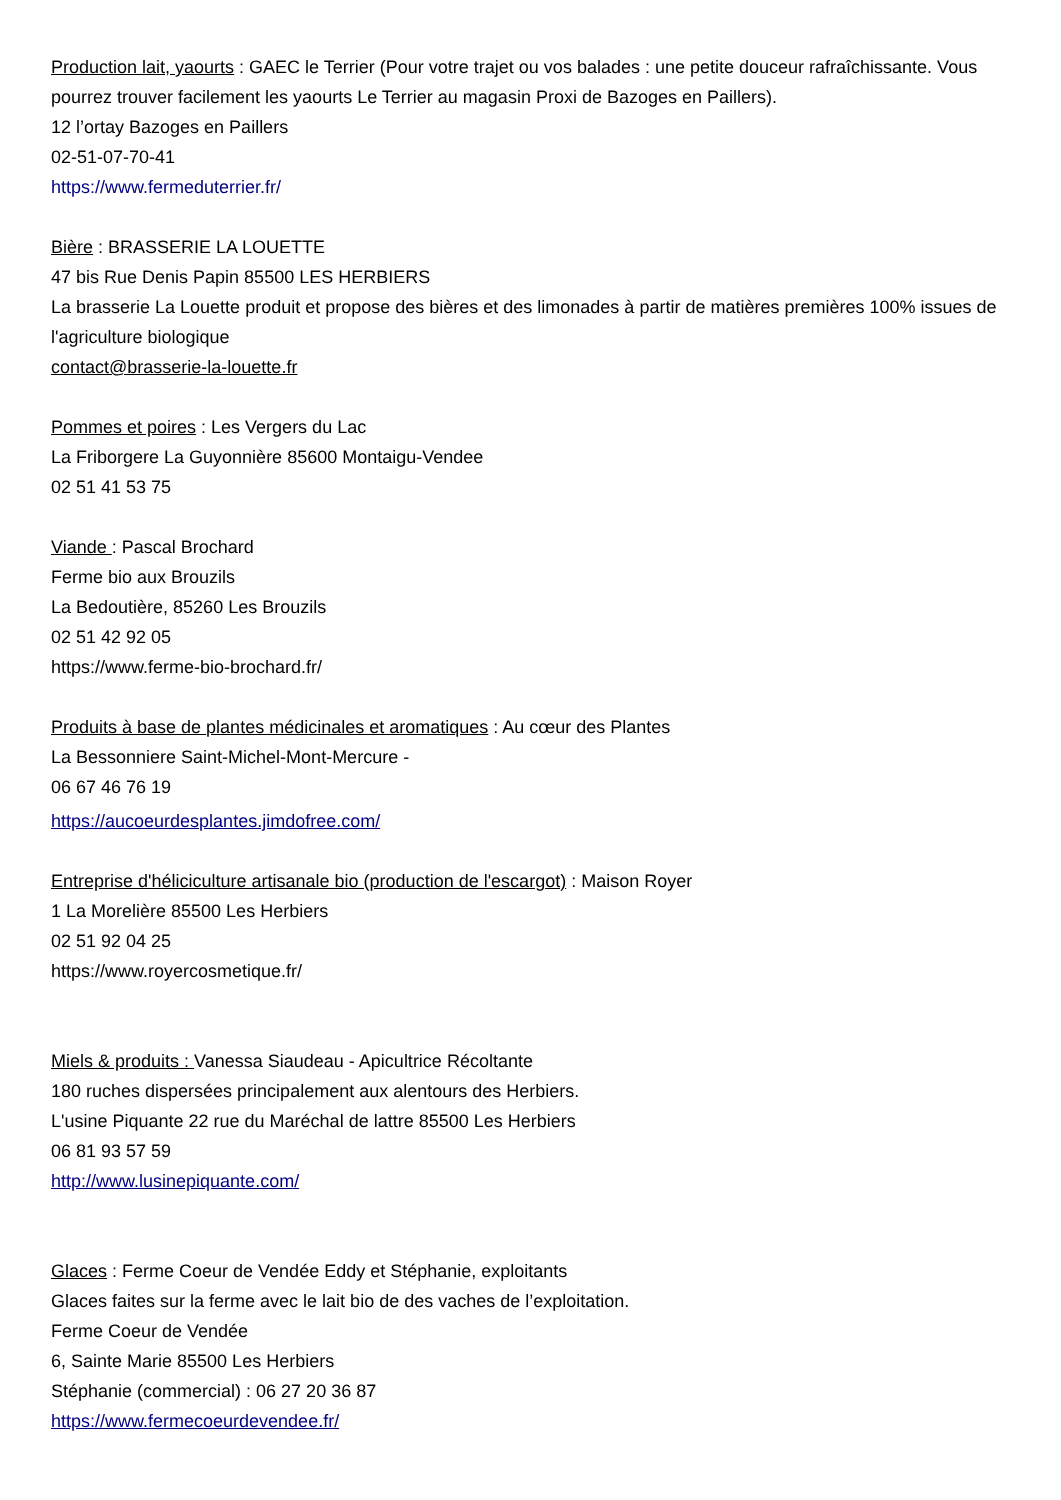Production lait, yaourts : GAEC le Terrier (Pour votre trajet ou vos balades : une petite douceur rafraîchissante. Vous pourrez trouver facilement les yaourts Le Terrier au magasin Proxi de Bazoges en Paillers).
12 l’ortay Bazoges en Paillers
02-51-07-70-41
https://www.fermeduterrier.fr/
Bière : BRASSERIE LA LOUETTE
47 bis Rue Denis Papin 85500 LES HERBIERS
La brasserie La Louette produit et propose des bières et des limonades à partir de matières premières 100% issues de l'agriculture biologique
contact@brasserie-la-louette.fr
Pommes et poires : Les Vergers du Lac
La Friborgere La Guyonnière 85600 Montaigu-Vendee
02 51 41 53 75
Viande : Pascal Brochard
Ferme bio aux Brouzils
La Bedoutière, 85260 Les Brouzils
02 51 42 92 05
https://www.ferme-bio-brochard.fr/
Produits à base de plantes médicinales et aromatiques : Au cœur des Plantes
La Bessonniere Saint-Michel-Mont-Mercure -
06 67 46 76 19
https://aucoeurdesplantes.jimdofree.com/
Entreprise d'héliciculture artisanale bio (production de l'escargot) : Maison Royer
1 La Morelière 85500 Les Herbiers
02 51 92 04 25
https://www.royercosmetique.fr/
Miels & produits : Vanessa Siaudeau - Apicultrice Récoltante
180 ruches dispersées principalement aux alentours des Herbiers.
L'usine Piquante 22 rue du Maréchal de lattre 85500 Les Herbiers
06 81 93 57 59
http://www.lusinepiquante.com/
Glaces : Ferme Coeur de Vendée Eddy et Stéphanie, exploitants
Glaces faites sur la ferme avec le lait bio de des vaches de l’exploitation.
Ferme Coeur de Vendée
6, Sainte Marie 85500 Les Herbiers
Stéphanie (commercial) : 06 27 20 36 87
https://www.fermecoeurdevendee.fr/